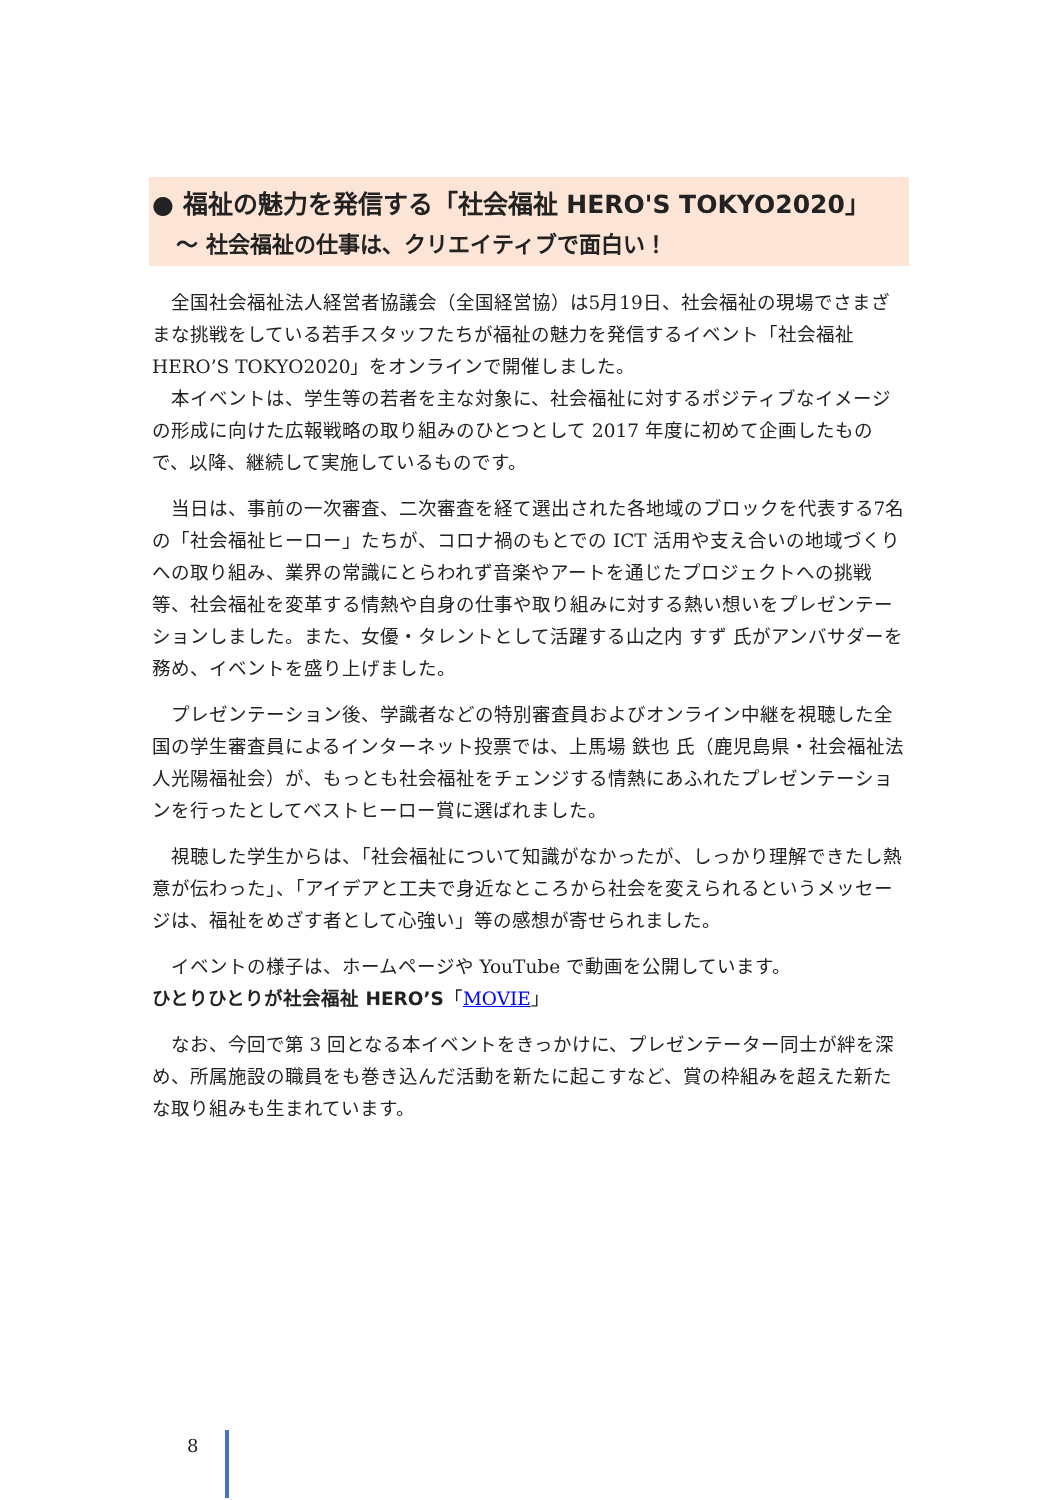● 福祉の魅力を発信する「社会福祉 HERO'S TOKYO2020」
～ 社会福祉の仕事は、クリエイティブで面白い！
全国社会福祉法人経営者協議会（全国経営協）は5月19日、社会福祉の現場でさまざまな挑戦をしている若手スタッフたちが福祉の魅力を発信するイベント「社会福祉 HERO’S TOKYO2020」をオンラインで開催しました。
本イベントは、学生等の若者を主な対象に、社会福祉に対するポジティブなイメージの形成に向けた広報戦略の取り組みのひとつとして 2017 年度に初めて企画したもので、以降、継続して実施しているものです。
当日は、事前の一次審査、二次審査を経て選出された各地域のブロックを代表する7名の「社会福祉ヒーロー」たちが、コロナ禍のもとでの ICT 活用や支え合いの地域づくりへの取り組み、業界の常識にとらわれず音楽やアートを通じたプロジェクトへの挑戦等、社会福祉を変革する情熱や自身の仕事や取り組みに対する熱い想いをプレゼンテーションしました。また、女優・タレントとして活躍する山之内 すず 氏がアンバサダーを務め、イベントを盛り上げました。
プレゼンテーション後、学識者などの特別審査員およびオンライン中継を視聴した全国の学生審査員によるインターネット投票では、上馬場 鉄也 氏（鹿児島県・社会福祉法人光陽福祉会）が、もっとも社会福祉をチェンジする情熱にあふれたプレゼンテーションを行ったとしてベストヒーロー賞に選ばれました。
視聴した学生からは、「社会福祉について知識がなかったが、しっかり理解できたし熱意が伝わった」、「アイデアと工夫で身近なところから社会を変えられるというメッセージは、福祉をめざす者として心強い」等の感想が寄せられました。
イベントの様子は、ホームページや YouTube で動画を公開しています。
ひとりひとりが社会福祉 HERO’S「MOVIE」
なお、今回で第 3 回となる本イベントをきっかけに、プレゼンテーター同士が絆を深め、所属施設の職員をも巻き込んだ活動を新たに起こすなど、賞の枠組みを超えた新たな取り組みも生まれています。
8